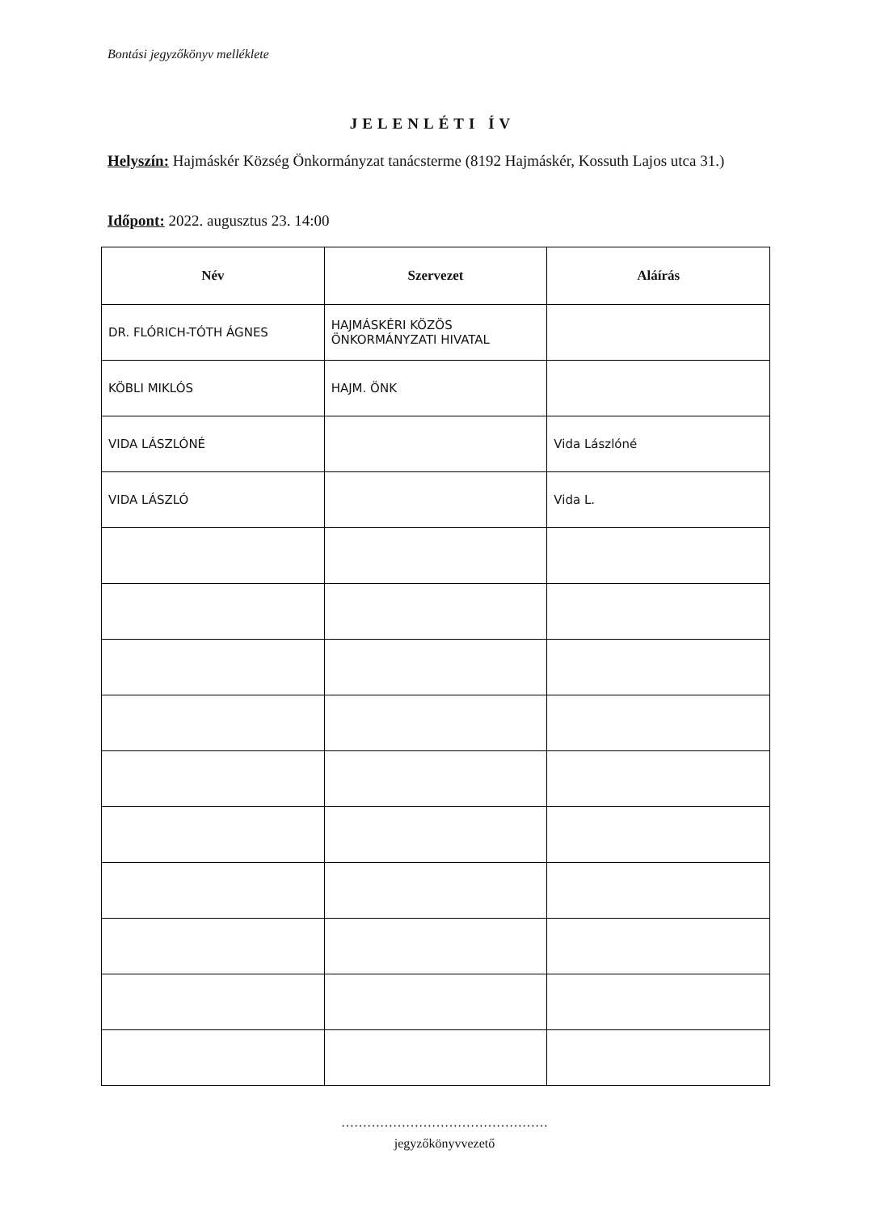Bontási jegyzőkönyv melléklete
JELENLÉTI ÍV
Helyszín: Hajmáskér Község Önkormányzat tanácsterme (8192 Hajmáskér, Kossuth Lajos utca 31.)
Időpont: 2022. augusztus 23. 14:00
| Név | Szervezet | Aláírás |
| --- | --- | --- |
| DR. FLÓRICH-TÓTH ÁGNES | HAJMÁSKÉRI KÖZÖS ÖNKORMÁNYZATI HIVATAL | |
| KÖBLI MIKLÓS | HAJM. ÖNK | |
| VIDA LÁSZLÓNÉ | | Vida Lászlóné |
| VIDA LÁSZLÓ | | Vida L. |
…………………………………………
jegyzőkönyvvezető